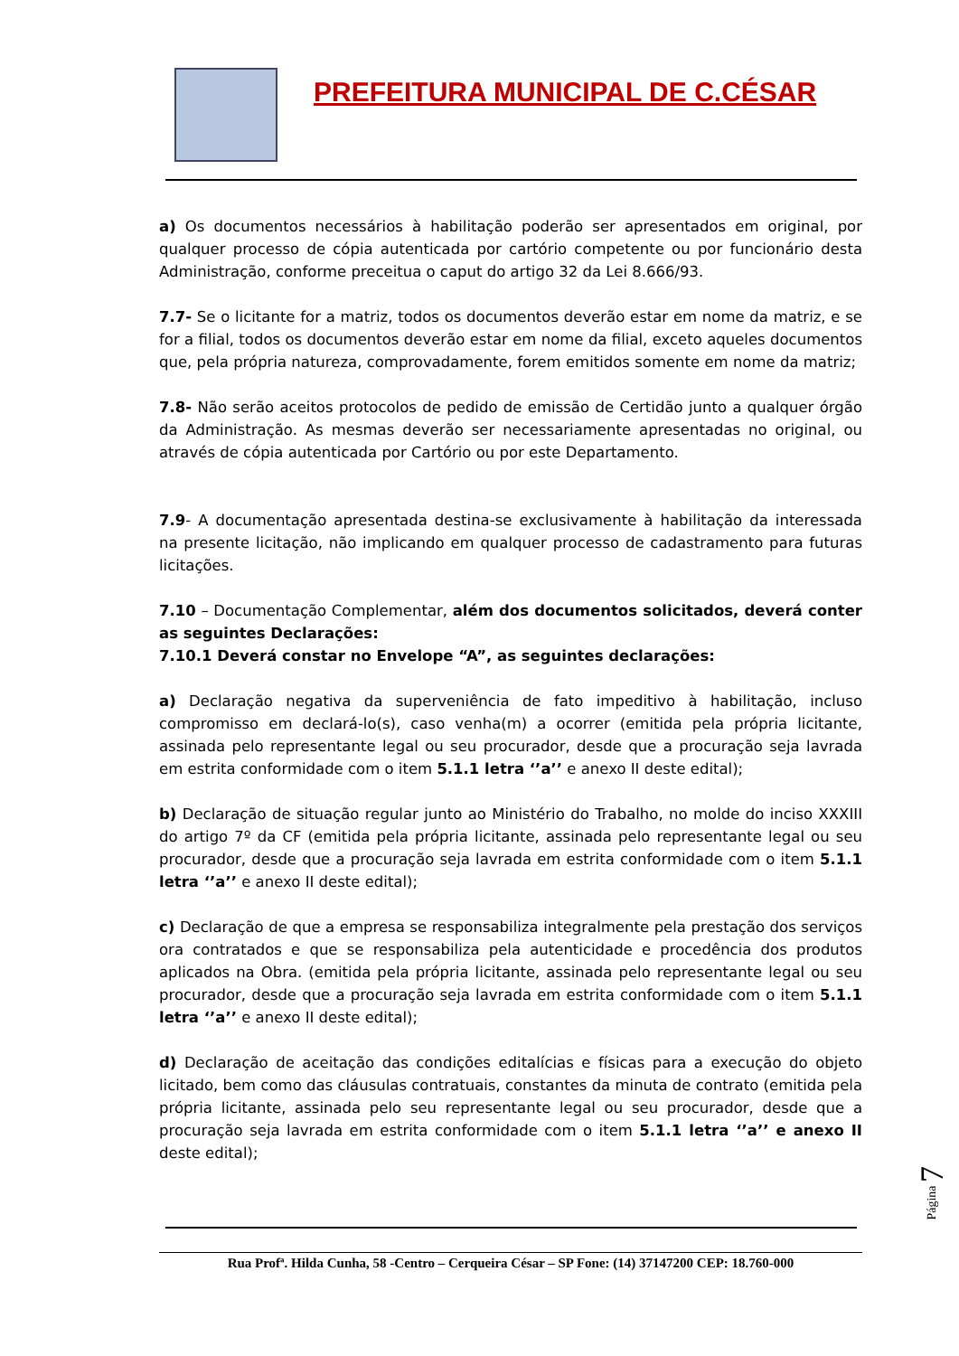PREFEITURA MUNICIPAL DE C.CÉSAR
a) Os documentos necessários à habilitação poderão ser apresentados em original, por qualquer processo de cópia autenticada por cartório competente ou por funcionário desta Administração, conforme preceitua o caput do artigo 32 da Lei 8.666/93.
7.7- Se o licitante for a matriz, todos os documentos deverão estar em nome da matriz, e se for a filial, todos os documentos deverão estar em nome da filial, exceto aqueles documentos que, pela própria natureza, comprovadamente, forem emitidos somente em nome da matriz;
7.8- Não serão aceitos protocolos de pedido de emissão de Certidão junto a qualquer órgão da Administração. As mesmas deverão ser necessariamente apresentadas no original, ou através de cópia autenticada por Cartório ou por este Departamento.
7.9- A documentação apresentada destina-se exclusivamente à habilitação da interessada na presente licitação, não implicando em qualquer processo de cadastramento para futuras licitações.
7.10 – Documentação Complementar, além dos documentos solicitados, deverá conter as seguintes Declarações:
7.10.1 Deverá constar no Envelope “A”, as seguintes declarações:
a) Declaração negativa da superveniência de fato impeditivo à habilitação, incluso compromisso em declará-lo(s), caso venha(m) a ocorrer (emitida pela própria licitante, assinada pelo representante legal ou seu procurador, desde que a procuração seja lavrada em estrita conformidade com o item 5.1.1 letra ‘’a’’ e anexo II deste edital);
b) Declaração de situação regular junto ao Ministério do Trabalho, no molde do inciso XXXIII do artigo 7º da CF (emitida pela própria licitante, assinada pelo representante legal ou seu procurador, desde que a procuração seja lavrada em estrita conformidade com o item 5.1.1 letra ‘’a’’ e anexo II deste edital);
c) Declaração de que a empresa se responsabiliza integralmente pela prestação dos serviços ora contratados e que se responsabiliza pela autenticidade e procedência dos produtos aplicados na Obra. (emitida pela própria licitante, assinada pelo representante legal ou seu procurador, desde que a procuração seja lavrada em estrita conformidade com o item 5.1.1 letra ‘’a’’ e anexo II deste edital);
d) Declaração de aceitação das condições editalícias e físicas para a execução do objeto licitado, bem como das cláusulas contratuais, constantes da minuta de contrato (emitida pela própria licitante, assinada pelo seu representante legal ou seu procurador, desde que a procuração seja lavrada em estrita conformidade com o item 5.1.1 letra ‘’a’’ e anexo II deste edital);
Rua Profª. Hilda Cunha, 58 -Centro – Cerqueira César – SP Fone: (14) 37147200 CEP: 18.760-000
Página 7